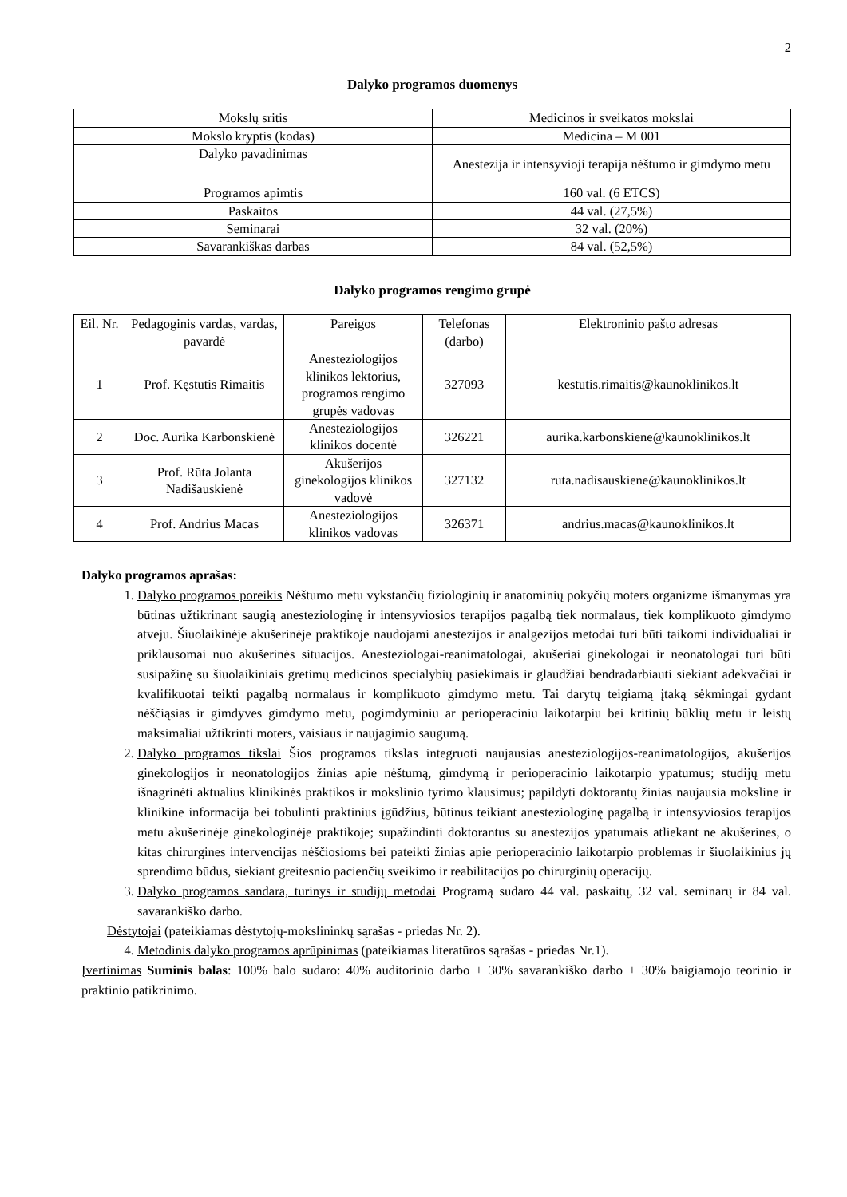2
Dalyko programos duomenys
| Mokslų sritis | Medicinos ir sveikatos mokslai |
| Mokslo kryptis (kodas) | Medicina – M 001 |
| Dalyko pavadinimas | Anestezija ir intensyvioji terapija nėštumo ir gimdymo metu |
| Programos apimtis | 160 val. (6 ETCS) |
| Paskaitos | 44 val. (27,5%) |
| Seminarai | 32 val. (20%) |
| Savarankiškas darbas | 84 val. (52,5%) |
Dalyko programos rengimo grupė
| Eil. Nr. | Pedagoginis vardas, vardas, pavardė | Pareigos | Telefonas (darbo) | Elektroninio pašto adresas |
| --- | --- | --- | --- | --- |
| 1 | Prof. Kęstutis Rimaitis | Anesteziologijos klinikos lektorius, programos rengimo grupės vadovas | 327093 | kestutis.rimaitis@kaunoklinikos.lt |
| 2 | Doc. Aurika Karbonskienė | Anesteziologijos klinikos docentė | 326221 | aurika.karbonskiene@kaunoklinikos.lt |
| 3 | Prof. Rūta Jolanta Nadišauskienė | Akušerijos ginekologijos klinikos vadovė | 327132 | ruta.nadisauskiene@kaunoklinikos.lt |
| 4 | Prof. Andrius Macas | Anesteziologijos klinikos vadovas | 326371 | andrius.macas@kaunoklinikos.lt |
Dalyko programos aprašas:
1. Dalyko programos poreikis Nėštumo metu vykstančių fiziologinių ir anatominių pokyčių moters organizme išmanymas yra būtinas užtikrinant saugią anesteziologinę ir intensyviosios terapijos pagalbą tiek normalaus, tiek komplikuoto gimdymo atveju. Šiuolaikinėje akušerinėje praktikoje naudojami anestezijos ir analgezijos metodai turi būti taikomi individualiai ir priklausomai nuo akušerinės situacijos. Anesteziologai-reanimatologai, akušeriai ginekologai ir neonatologai turi būti susipažinę su šiuolaikiniais gretimų medicinos specialybių pasiekimais ir glaudžiai bendradarbiauti siekiant adekvačiai ir kvalifikuotai teikti pagalbą normalaus ir komplikuoto gimdymo metu. Tai darytų teigiamą įtaką sėkmingai gydant nėščiąsias ir gimdyves gimdymo metu, pogimdyminiu ar perioperaciniu laikotarpiu bei kritinių būklių metu ir leistų maksimaliai užtikrinti moters, vaisiaus ir naujagimio saugumą.
2. Dalyko programos tikslai Šios programos tikslas integruoti naujausias anesteziologijos-reanimatologijos, akušerijos ginekologijos ir neonatologijos žinias apie nėštumą, gimdymą ir perioperacinio laikotarpio ypatumus; studijų metu išnagrinėti aktualius klinikinės praktikos ir mokslinio tyrimo klausimus; papildyti doktorantų žinias naujausia moksline ir klinikine informacija bei tobulinti praktinius įgūdžius, būtinus teikiant anesteziologinę pagalbą ir intensyviosios terapijos metu akušerinėje ginekologinėje praktikoje; supažindinti doktorantus su anestezijos ypatumais atliekant ne akušerines, o kitas chirurgines intervencijas nėščiosioms bei pateikti žinias apie perioperacinio laikotarpio problemas ir šiuolaikinius jų sprendimo būdus, siekiant greitesnio pacienčių sveikimo ir reabilitacijos po chirurginių operacijų.
3. Dalyko programos sandara, turinys ir studijų metodai Programą sudaro 44 val. paskaitų, 32 val. seminarų ir 84 val. savarankiško darbo.
Dėstytojai (pateikiamas dėstytojų-mokslininkų sąrašas - priedas Nr. 2).
4. Metodinis dalyko programos aprūpinimas (pateikiamas literatūros sąrašas - priedas Nr.1).
Įvertinimas Suminis balas: 100% balo sudaro: 40% auditorinio darbo + 30% savarankiško darbo + 30% baigiamojo teorinio ir praktinio patikrinimo.